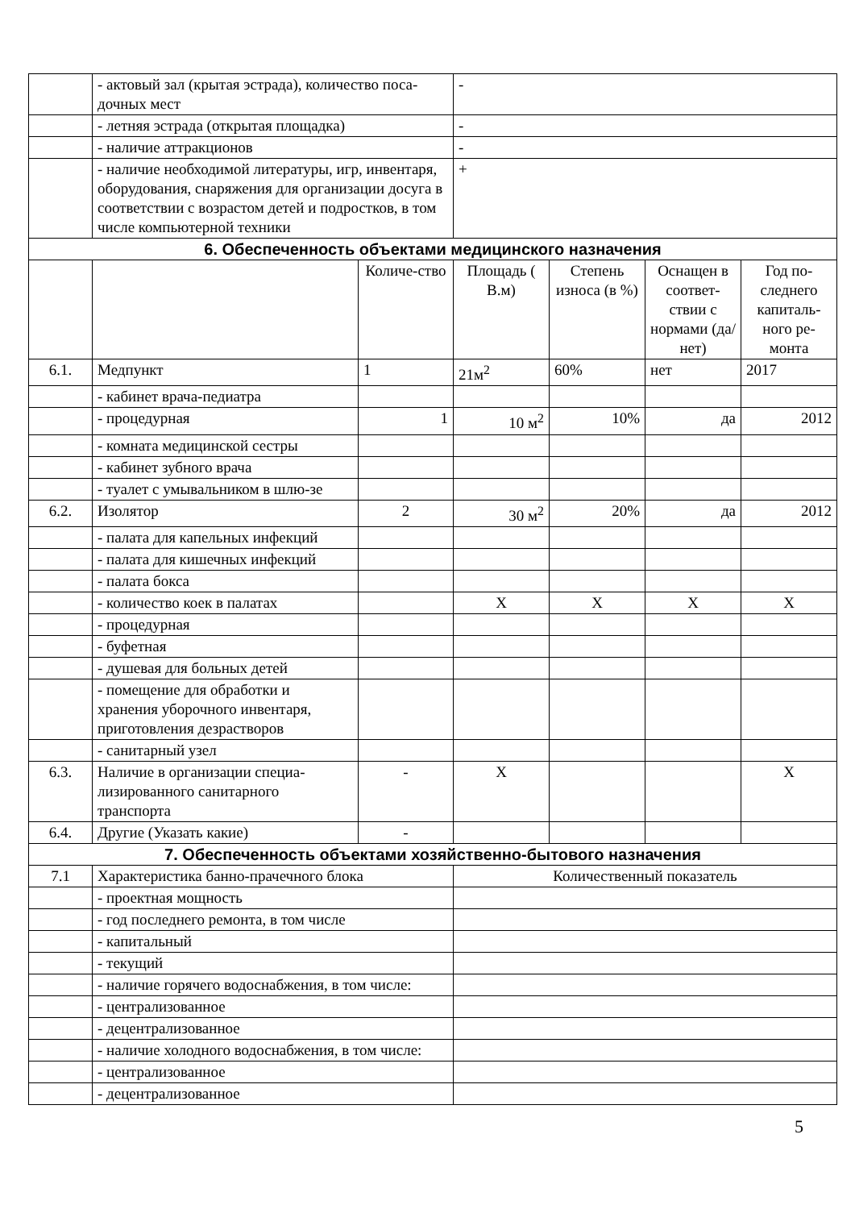| | - актовый зал (крытая эстрада), количество поса-дочных мест | | - | | | |
| | - летняя эстрада (открытая площадка) | | - | | | |
| | - наличие аттракционов | | - | | | |
| | - наличие необходимой литературы, игр, инвентаря, оборудования, снаряжения для организации досуга в соответствии с возрастом детей и подростков, в том числе компьютерной техники | | + | | | |
| 6. Обеспеченность объектами медицинского назначения | | | | | | |
| | | Количе-ство | Площадь ( В.м) | Степень износа (в %) | Оснащен в соответ-ствии с нормами (да/нет) | Год по-следнего капиталь-ного ре-монта |
| 6.1. | Медпункт | 1 | 21м<sup>2</sup> | 60% | нет | 2017 |
| | - кабинет врача-педиатра | | | | | |
| | - процедурная | 1 | 10 м<sup>2</sup> | 10% | да | 2012 |
| | - комната медицинской сестры | | | | | |
| | - кабинет зубного врача | | | | | |
| | - туалет с умывальником в шлю-зе | | | | | |
| 6.2. | Изолятор | 2 | 30 м<sup>2</sup> | 20% | да | 2012 |
| | - палата для капельных инфекций | | | | | |
| | - палата для кишечных инфекций | | | | | |
| | - палата бокса | | | | | |
| | - количество коек в палатах | | Х | Х | Х | Х |
| | - процедурная | | | | | |
| | - буфетная | | | | | |
| | - душевая для больных детей | | | | | |
| | - помещение для обработки и хранения уборочного инвентаря, приготовления дезрастворов | | | | | |
| | - санитарный узел | | | | | |
| 6.3. | Наличие в организации специа-лизированного санитарного транспорта | - | Х | | | Х |
| 6.4. | Другие (Указать какие) | - | | | | |
| 7. Обеспеченность объектами хозяйственно-бытового назначения | | | | | | |
| 7.1 | Характеристика банно-прачечного блока | | Количественный показатель | | | |
| | - проектная мощность | | | | | |
| | - год последнего ремонта, в том числе | | | | | |
| | - капитальный | | | | | |
| | - текущий | | | | | |
| | - наличие горячего водоснабжения, в том числе: | | | | | |
| | - централизованное | | | | | |
| | - децентрализованное | | | | | |
| | - наличие холодного водоснабжения, в том числе: | | | | | |
| | - централизованное | | | | | |
| | - децентрализованное | | | | | |
5